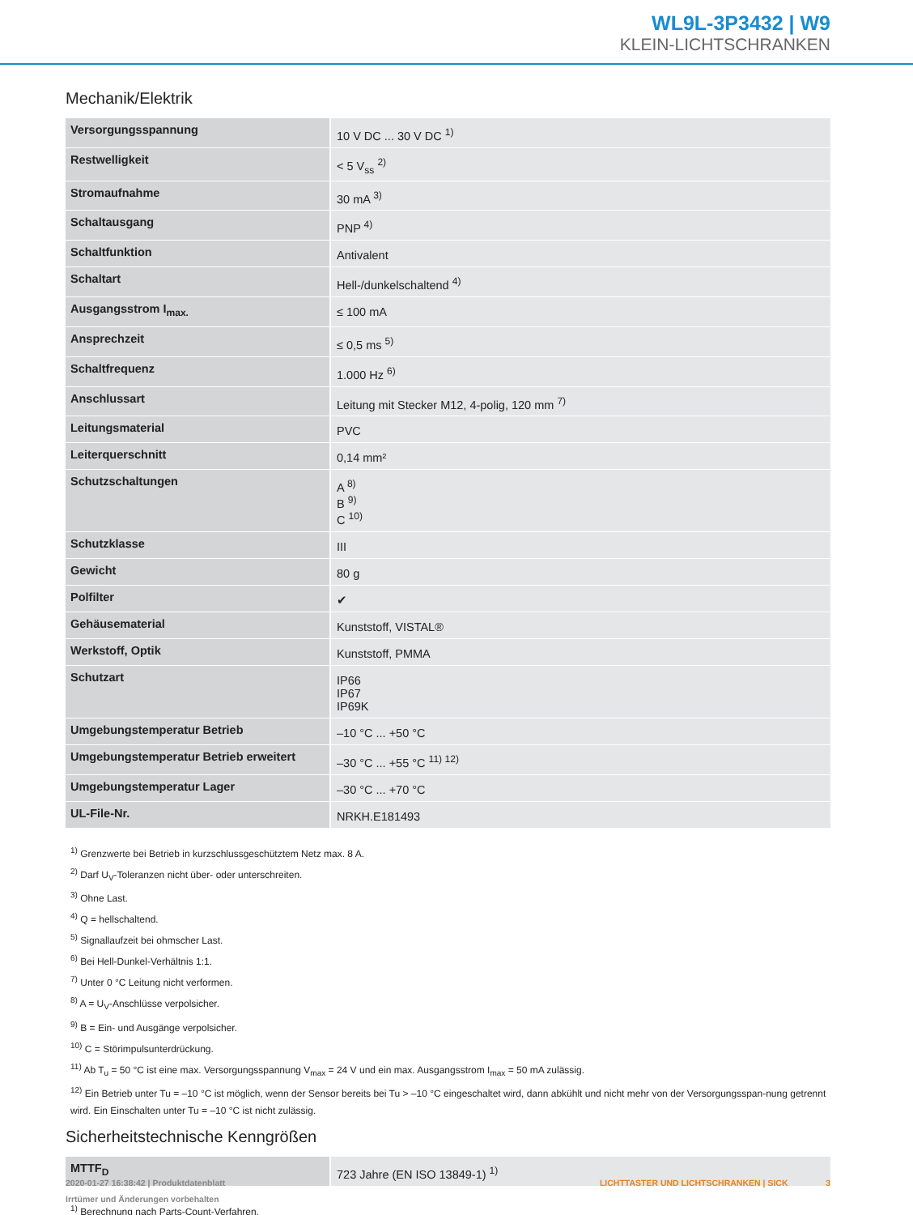WL9L-3P3432 | W9
KLEIN-LICHTSCHRANKEN
Mechanik/Elektrik
| Versorgungsspannung | 10 V DC ... 30 V DC <sup>1)</sup> |
| Restwelligkeit | < 5 V<sub>ss</sub> <sup>2)</sup> |
| Stromaufnahme | 30 mA <sup>3)</sup> |
| Schaltausgang | PNP <sup>4)</sup> |
| Schaltfunktion | Antivalent |
| Schaltart | Hell-/dunkelschaltend <sup>4)</sup> |
| Ausgangsstrom I<sub>max.</sub> | ≤ 100 mA |
| Ansprechzeit | ≤ 0,5 ms <sup>5)</sup> |
| Schaltfrequenz | 1.000 Hz <sup>6)</sup> |
| Anschlussart | Leitung mit Stecker M12, 4-polig, 120 mm <sup>7)</sup> |
| Leitungsmaterial | PVC |
| Leiterquerschnitt | 0,14 mm² |
| Schutzschaltungen | A <sup>8)</sup> B <sup>9)</sup> C <sup>10)</sup> |
| Schutzklasse | III |
| Gewicht | 80 g |
| Polfilter | ✔ |
| Gehäusematerial | Kunststoff, VISTAL® |
| Werkstoff, Optik | Kunststoff, PMMA |
| Schutzart | IP66 IP67 IP69K |
| Umgebungstemperatur Betrieb | –10 °C ... +50 °C |
| Umgebungstemperatur Betrieb erweitert | –30 °C ... +55 °C <sup>11) 12)</sup> |
| Umgebungstemperatur Lager | –30 °C ... +70 °C |
| UL-File-Nr. | NRKH.E181493 |
<sup>1)</sup> Grenzwerte bei Betrieb in kurzschlussgeschütztem Netz max. 8 A.
<sup>2)</sup> Darf U<sub>V</sub>-Toleranzen nicht über- oder unterschreiten.
<sup>3)</sup> Ohne Last.
<sup>4)</sup> Q = hellschaltend.
<sup>5)</sup> Signallaufzeit bei ohmscher Last.
<sup>6)</sup> Bei Hell-Dunkel-Verhältnis 1:1.
<sup>7)</sup> Unter 0 °C Leitung nicht verformen.
<sup>8)</sup> A = U<sub>V</sub>-Anschlüsse verpolsicher.
<sup>9)</sup> B = Ein- und Ausgänge verpolsicher.
<sup>10)</sup> C = Störimpulsunterdrückung.
<sup>11)</sup> Ab T<sub>u</sub> = 50 °C ist eine max. Versorgungsspannung V<sub>max</sub> = 24 V und ein max. Ausgangsstrom I<sub>max</sub> = 50 mA zulässig.
<sup>12)</sup> Ein Betrieb unter Tu = –10 °C ist möglich, wenn der Sensor bereits bei Tu > –10 °C eingeschaltet wird, dann abkühlt und nicht mehr von der Versorgungsspan-nung getrennt wird. Ein Einschalten unter Tu = –10 °C ist nicht zulässig.
Sicherheitstechnische Kenngrößen
| MTTF<sub>D</sub> | 723 Jahre (EN ISO 13849-1) <sup>1)</sup> |
<sup>1)</sup> Berechnung nach Parts-Count-Verfahren.
LICHTTASTER UND LICHTSCHRANKEN | SICK 3 2020-01-27 16:38:42 | Produktdatenblatt
Irrtümer und Änderungen vorbehalten